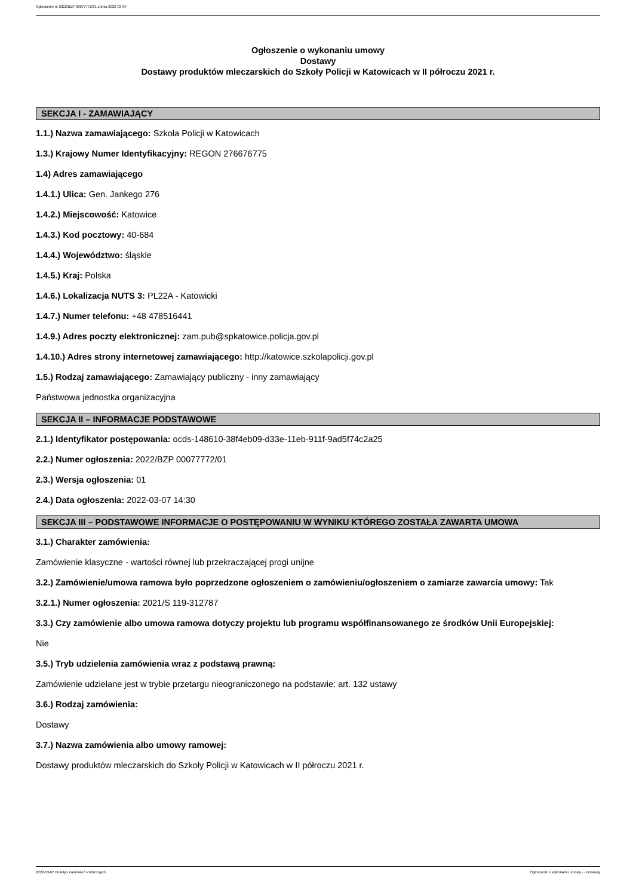Ogłoszenie nr 2022/BZP 00077772/01 z dnia 2022-03-07
Ogłoszenie o wykonaniu umowy
Dostawy
Dostawy produktów mleczarskich do Szkoły Policji w Katowicach w II półroczu 2021 r.
SEKCJA I - ZAMAWIAJĄCY
1.1.) Nazwa zamawiającego: Szkoła Policji w Katowicach
1.3.) Krajowy Numer Identyfikacyjny: REGON 276676775
1.4) Adres zamawiającego
1.4.1.) Ulica: Gen. Jankego 276
1.4.2.) Miejscowość: Katowice
1.4.3.) Kod pocztowy: 40-684
1.4.4.) Województwo: śląskie
1.4.5.) Kraj: Polska
1.4.6.) Lokalizacja NUTS 3: PL22A - Katowicki
1.4.7.) Numer telefonu: +48 478516441
1.4.9.) Adres poczty elektronicznej: zam.pub@spkatowice.policja.gov.pl
1.4.10.) Adres strony internetowej zamawiającego: http://katowice.szkolapolicji.gov.pl
1.5.) Rodzaj zamawiającego: Zamawiający publiczny - inny zamawiający
Państwowa jednostka organizacyjna
SEKCJA II – INFORMACJE PODSTAWOWE
2.1.) Identyfikator postępowania: ocds-148610-38f4eb09-d33e-11eb-911f-9ad5f74c2a25
2.2.) Numer ogłoszenia: 2022/BZP 00077772/01
2.3.) Wersja ogłoszenia: 01
2.4.) Data ogłoszenia: 2022-03-07 14:30
SEKCJA III – PODSTAWOWE INFORMACJE O POSTĘPOWANIU W WYNIKU KTÓREGO ZOSTAŁA ZAWARTA UMOWA
3.1.) Charakter zamówienia:
Zamówienie klasyczne - wartości równej lub przekraczającej progi unijne
3.2.) Zamówienie/umowa ramowa było poprzedzone ogłoszeniem o zamówieniu/ogłoszeniem o zamiarze zawarcia umowy: Tak
3.2.1.) Numer ogłoszenia: 2021/S 119-312787
3.3.) Czy zamówienie albo umowa ramowa dotyczy projektu lub programu współfinansowanego ze środków Unii Europejskiej:
Nie
3.5.) Tryb udzielenia zamówienia wraz z podstawą prawną:
Zamówienie udzielane jest w trybie przetargu nieograniczonego na podstawie: art. 132 ustawy
3.6.) Rodzaj zamówienia:
Dostawy
3.7.) Nazwa zamówienia albo umowy ramowej:
Dostawy produktów mleczarskich do Szkoły Policji w Katowicach w II półroczu 2021 r.
2022-03-07 Biuletyn Zamówień Publicznych Ogłoszenie o wykonaniu umowy - - Dostawy